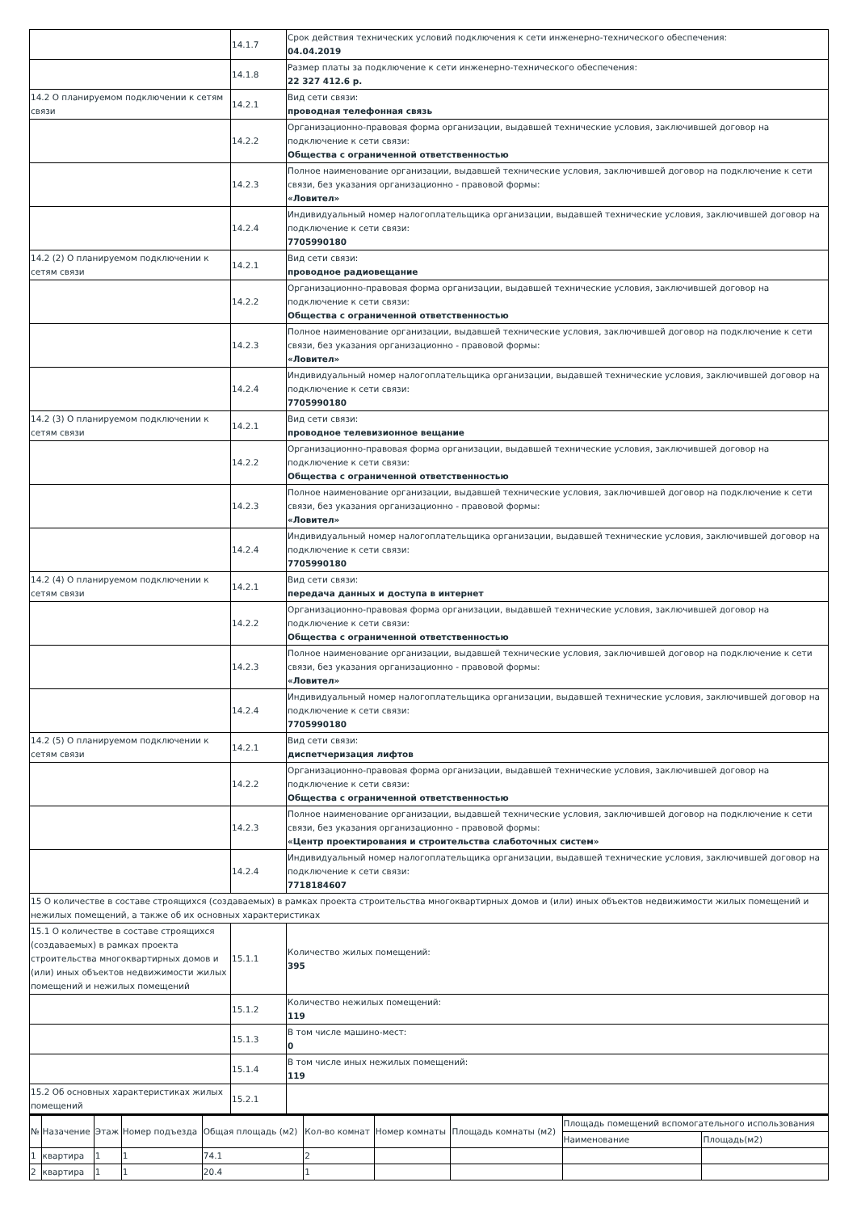| | 14.1.7 | Срок действия технических условий подключения к сети инженерно-технического обеспечения: 04.04.2019 |
| | 14.1.8 | Размер платы за подключение к сети инженерно-технического обеспечения: 22 327 412.6 р. |
| 14.2 О планируемом подключении к сетям связи | 14.2.1 | Вид сети связи: проводная телефонная связь |
| | 14.2.2 | Организационно-правовая форма организации, выдавшей технические условия, заключившей договор на подключение к сети связи: Общества с ограниченной ответственностью |
| | 14.2.3 | Полное наименование организации, выдавшей технические условия, заключившей договор на подключение к сети связи, без указания организационно - правовой формы: «Ловител» |
| | 14.2.4 | Индивидуальный номер налогоплательщика организации, выдавшей технические условия, заключившей договор на подключение к сети связи: 7705990180 |
| 14.2 (2) О планируемом подключении к сетям связи | 14.2.1 | Вид сети связи: проводное радиовещание |
| | 14.2.2 | Организационно-правовая форма организации, выдавшей технические условия, заключившей договор на подключение к сети связи: Общества с ограниченной ответственностью |
| | 14.2.3 | Полное наименование организации, выдавшей технические условия, заключившей договор на подключение к сети связи, без указания организационно - правовой формы: «Ловител» |
| | 14.2.4 | Индивидуальный номер налогоплательщика организации, выдавшей технические условия, заключившей договор на подключение к сети связи: 7705990180 |
| 14.2 (3) О планируемом подключении к сетям связи | 14.2.1 | Вид сети связи: проводное телевизионное вещание |
| | 14.2.2 | Организационно-правовая форма организации, выдавшей технические условия, заключившей договор на подключение к сети связи: Общества с ограниченной ответственностью |
| | 14.2.3 | Полное наименование организации, выдавшей технические условия, заключившей договор на подключение к сети связи, без указания организационно - правовой формы: «Ловител» |
| | 14.2.4 | Индивидуальный номер налогоплательщика организации, выдавшей технические условия, заключившей договор на подключение к сети связи: 7705990180 |
| 14.2 (4) О планируемом подключении к сетям связи | 14.2.1 | Вид сети связи: передача данных и доступа в интернет |
| | 14.2.2 | Организационно-правовая форма организации, выдавшей технические условия, заключившей договор на подключение к сети связи: Общества с ограниченной ответственностью |
| | 14.2.3 | Полное наименование организации, выдавшей технические условия, заключившей договор на подключение к сети связи, без указания организационно - правовой формы: «Ловител» |
| | 14.2.4 | Индивидуальный номер налогоплательщика организации, выдавшей технические условия, заключившей договор на подключение к сети связи: 7705990180 |
| 14.2 (5) О планируемом подключении к сетям связи | 14.2.1 | Вид сети связи: диспетчеризация лифтов |
| | 14.2.2 | Организационно-правовая форма организации, выдавшей технические условия, заключившей договор на подключение к сети связи: Общества с ограниченной ответственностью |
| | 14.2.3 | Полное наименование организации, выдавшей технические условия, заключившей договор на подключение к сети связи, без указания организационно - правовой формы: «Центр проектирования и строительства слаботочных систем» |
| | 14.2.4 | Индивидуальный номер налогоплательщика организации, выдавшей технические условия, заключившей договор на подключение к сети связи: 7718184607 |
| 15 О количестве в составе строящихся (создаваемых) в рамках проекта строительства многоквартирных домов и (или) иных объектов недвижимости жилых помещений и нежилых помещений, а также об их основных характеристиках | | |
| 15.1 О количестве в составе строящихся (создаваемых) в рамках проекта строительства многоквартирных домов и (или) иных объектов недвижимости жилых помещений и нежилых помещений | 15.1.1 | Количество жилых помещений: 395 |
| | 15.1.2 | Количество нежилых помещений: 119 |
| | 15.1.3 | В том числе машино-мест: 0 |
| | 15.1.4 | В том числе иных нежилых помещений: 119 |
| 15.2 Об основных характеристиках жилых помещений | 15.2.1 | |
| № | Назачение | Этаж | Номер подъезда | Общая площадь (м2) | Кол-во комнат | Номер комнаты | Площадь комнаты (м2) | Площадь помещений вспомогательного использования | |
| --- | --- | --- | --- | --- | --- | --- | --- | --- | --- |
| | | | | | | | | Наименование | Площадь(м2) |
| 1 | квартира | 1 | 1 | 74.1 | 2 | | | | |
| 2 | квартира | 1 | 1 | 20.4 | 1 | | | | |